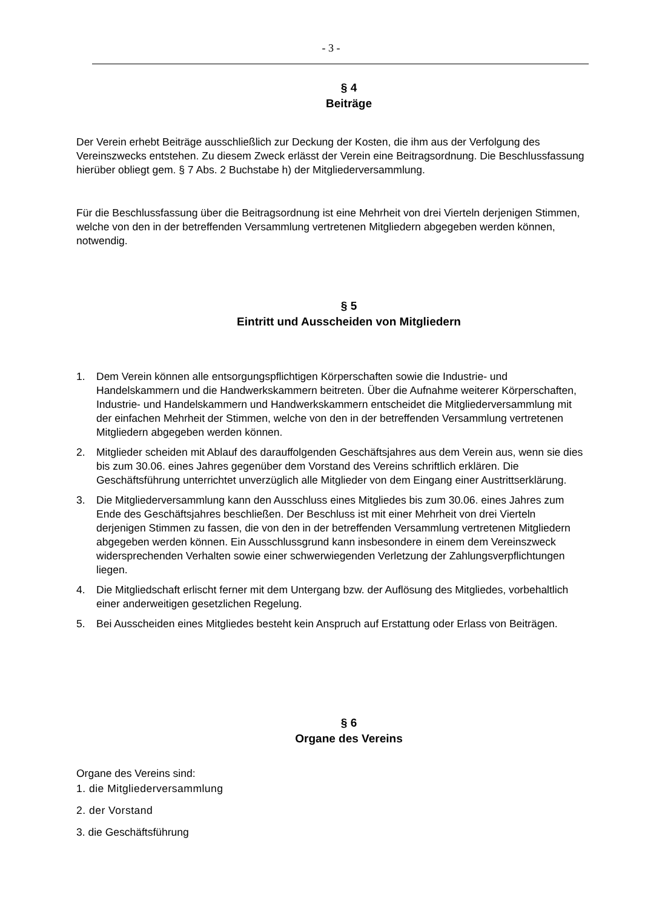- 3 -
§ 4
Beiträge
Der Verein erhebt Beiträge ausschließlich zur Deckung der Kosten, die ihm aus der Verfolgung des Vereinszwecks entstehen. Zu diesem Zweck erlässt der Verein eine Beitragsordnung. Die Beschlussfassung hierüber obliegt gem. § 7 Abs. 2 Buchstabe h) der Mitgliederversammlung.
Für die Beschlussfassung über die Beitragsordnung ist eine Mehrheit von drei Vierteln derjenigen Stimmen, welche von den in der betreffenden Versammlung vertretenen Mitgliedern abgegeben werden können, notwendig.
§ 5
Eintritt und Ausscheiden von Mitgliedern
1. Dem Verein können alle entsorgungspflichtigen Körperschaften sowie die Industrie- und Handelskammern und die Handwerkskammern beitreten. Über die Aufnahme weiterer Körperschaften, Industrie- und Handelskammern und Handwerkskammern entscheidet die Mitgliederversammlung mit der einfachen Mehrheit der Stimmen, welche von den in der betreffenden Versammlung vertretenen Mitgliedern abgegeben werden können.
2. Mitglieder scheiden mit Ablauf des darauffolgenden Geschäftsjahres aus dem Verein aus, wenn sie dies bis zum 30.06. eines Jahres gegenüber dem Vorstand des Vereins schriftlich erklären. Die Geschäftsführung unterrichtet unverzüglich alle Mitglieder von dem Eingang einer Austrittserklärung.
3. Die Mitgliederversammlung kann den Ausschluss eines Mitgliedes bis zum 30.06. eines Jahres zum Ende des Geschäftsjahres beschließen. Der Beschluss ist mit einer Mehrheit von drei Vierteln derjenigen Stimmen zu fassen, die von den in der betreffenden Versammlung vertretenen Mitgliedern abgegeben werden können. Ein Ausschlussgrund kann insbesondere in einem dem Vereinszweck widersprechenden Verhalten sowie einer schwerwiegenden Verletzung der Zahlungsverpflichtungen liegen.
4. Die Mitgliedschaft erlischt ferner mit dem Untergang bzw. der Auflösung des Mitgliedes, vorbehaltlich einer anderweitigen gesetzlichen Regelung.
5. Bei Ausscheiden eines Mitgliedes besteht kein Anspruch auf Erstattung oder Erlass von Beiträgen.
§ 6
Organe des Vereins
Organe des Vereins sind:
1. die Mitgliederversammlung
2. der Vorstand
3. die Geschäftsführung